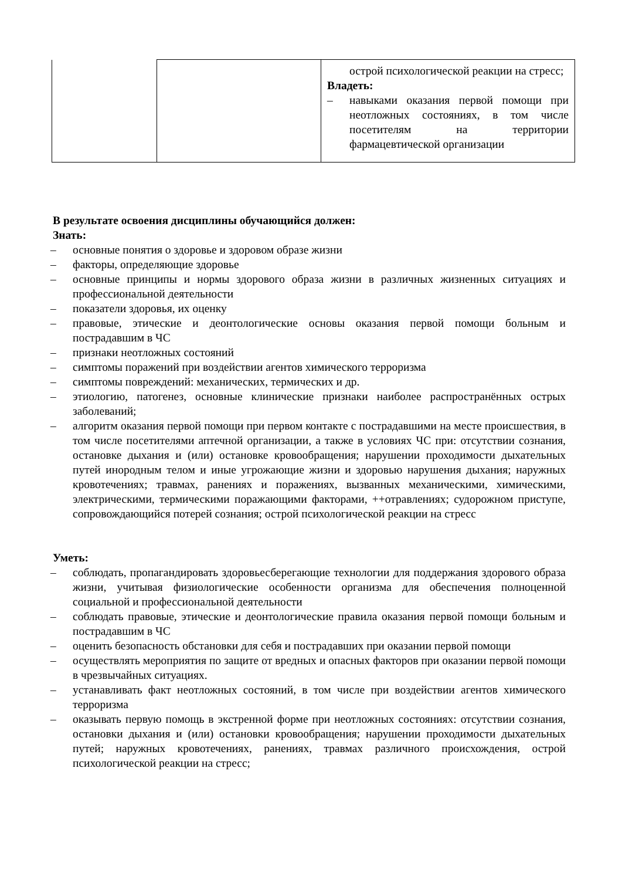| | | острой психологической реакции на стресс; Владеть: – навыками оказания первой помощи при неотложных состояниях, в том числе посетителям на территории фармацевтической организации |
В результате освоения дисциплины обучающийся должен:
Знать:
– основные понятия о здоровье и здоровом образе жизни
– факторы, определяющие здоровье
– основные принципы и нормы здорового образа жизни в различных жизненных ситуациях и профессиональной деятельности
– показатели здоровья, их оценку
– правовые, этические и деонтологические основы оказания первой помощи больным и пострадавшим в ЧС
– признаки неотложных состояний
– симптомы поражений при воздействии агентов химического терроризма
– симптомы повреждений: механических, термических и др.
– этиологию, патогенез, основные клинические признаки наиболее распространённых острых заболеваний;
– алгоритм оказания первой помощи при первом контакте с пострадавшими на месте происшествия, в том числе посетителями аптечной организации, а также в условиях ЧС при: отсутствии сознания, остановке дыхания и (или) остановке кровообращения; нарушении проходимости дыхательных путей инородным телом и иные угрожающие жизни и здоровью нарушения дыхания; наружных кровотечениях; травмах, ранениях и поражениях, вызванных механическими, химическими, электрическими, термическими поражающими факторами, ++отравлениях; судорожном приступе, сопровождающийся потерей сознания; острой психологической реакции на стресс
Уметь:
– соблюдать, пропагандировать здоровьесберегающие технологии для поддержания здорового образа жизни, учитывая физиологические особенности организма для обеспечения полноценной социальной и профессиональной деятельности
– соблюдать правовые, этические и деонтологические правила оказания первой помощи больным и пострадавшим в ЧС
– оценить безопасность обстановки для себя и пострадавших при оказании первой помощи
– осуществлять мероприятия по защите от вредных и опасных факторов при оказании первой помощи в чрезвычайных ситуациях.
– устанавливать факт неотложных состояний, в том числе при воздействии агентов химического терроризма
– оказывать первую помощь в экстренной форме при неотложных состояниях: отсутствии сознания, остановки дыхания и (или) остановки кровообращения; нарушении проходимости дыхательных путей; наружных кровотечениях, ранениях, травмах различного происхождения, острой психологической реакции на стресс;